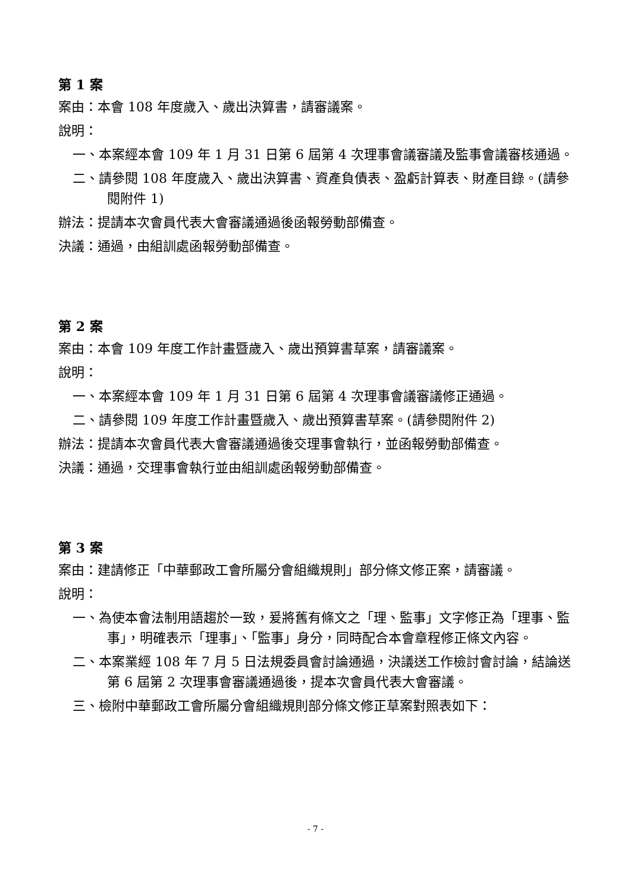第 1 案
案由：本會 108 年度歲入、歲出決算書，請審議案。
說明：
一、本案經本會 109 年 1 月 31 日第 6 屆第 4 次理事會議審議及監事會議審核通過。
二、請參閱 108 年度歲入、歲出決算書、資產負債表、盈虧計算表、財產目錄。(請參閱附件 1)
辦法：提請本次會員代表大會審議通過後函報勞動部備查。
決議：通過，由組訓處函報勞動部備查。
第 2 案
案由：本會 109 年度工作計畫暨歲入、歲出預算書草案，請審議案。
說明：
一、本案經本會 109 年 1 月 31 日第 6 屆第 4 次理事會議審議修正通過。
二、請參閱 109 年度工作計畫暨歲入、歲出預算書草案。(請參閱附件 2)
辦法：提請本次會員代表大會審議通過後交理事會執行，並函報勞動部備查。
決議：通過，交理事會執行並由組訓處函報勞動部備查。
第 3 案
案由：建請修正「中華郵政工會所屬分會組織規則」部分條文修正案，請審議。
說明：
一、為使本會法制用語趨於一致，爰將舊有條文之「理、監事」文字修正為「理事、監事」，明確表示「理事」、「監事」身分，同時配合本會章程修正條文內容。
二、本案業經 108 年 7 月 5 日法規委員會討論通過，決議送工作檢討會討論，結論送第 6 屆第 2 次理事會審議通過後，提本次會員代表大會審議。
三、檢附中華郵政工會所屬分會組織規則部分條文修正草案對照表如下：
- 7 -